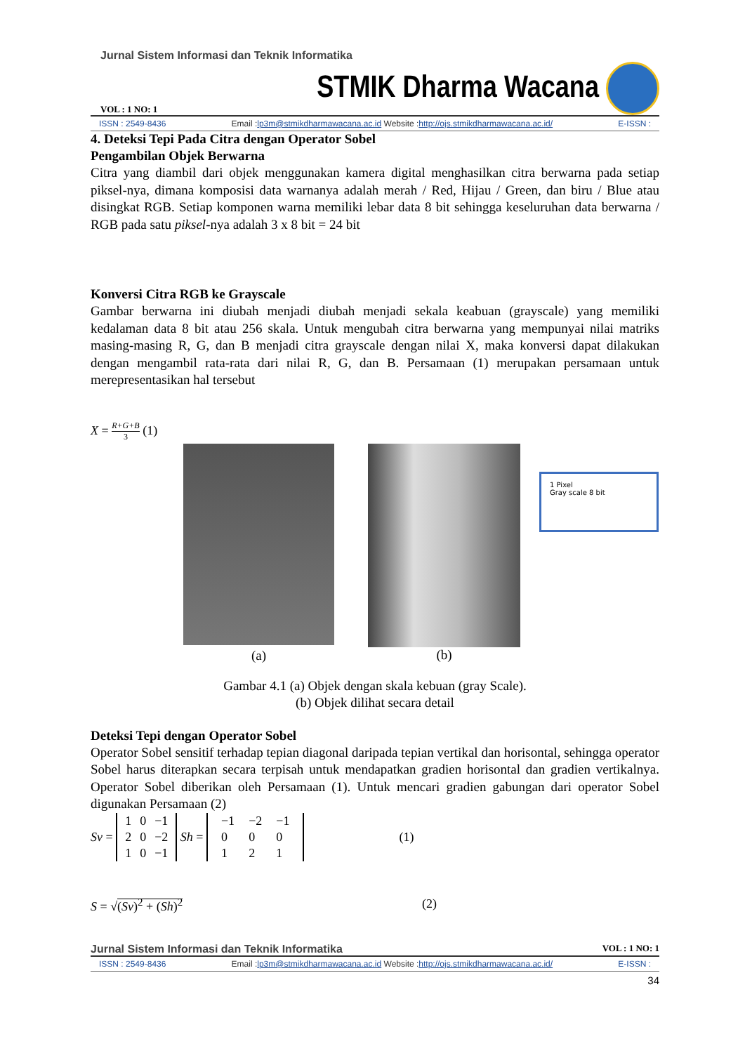Jurnal Sistem Informasi dan Teknik Informatika
VOL : 1 NO: 1 STMIK Dharma Wacana
ISSN : 2549-8436 Email :lp3m@stmikdharmawacana.ac.id Website :http://ojs.stmikdharmawacana.ac.id/ E-ISSN :
4. Deteksi Tepi Pada Citra dengan Operator Sobel
Pengambilan Objek Berwarna
Citra yang diambil dari objek menggunakan kamera digital menghasilkan citra berwarna pada setiap piksel-nya, dimana komposisi data warnanya adalah merah / Red, Hijau / Green, dan biru / Blue atau disingkat RGB. Setiap komponen warna memiliki lebar data 8 bit sehingga keseluruhan data berwarna / RGB pada satu piksel-nya adalah 3 x 8 bit = 24 bit
Konversi Citra RGB ke Grayscale
Gambar berwarna ini diubah menjadi diubah menjadi sekala keabuan (grayscale) yang memiliki kedalaman data 8 bit atau 256 skala. Untuk mengubah citra berwarna yang mempunyai nilai matriks masing-masing R, G, dan B menjadi citra grayscale dengan nilai X, maka konversi dapat dilakukan dengan mengambil rata-rata dari nilai R, G, dan B. Persamaan (1) merupakan persamaan untuk merepresentasikan hal tersebut
X = R+G+B
3 (1)
(a)
(b)
1 Pixel
Gray scale 8 bit
Gambar 4.1 (a) Objek dengan skala kebuan (gray Scale).
(b) Objek dilihat secara detail
Deteksi Tepi dengan Operator Sobel
Operator Sobel sensitif terhadap tepian diagonal daripada tepian vertikal dan horisontal, sehingga operator Sobel harus diterapkan secara terpisah untuk mendapatkan gradien horisontal dan gradien vertikalnya. Operator Sobel diberikan oleh Persamaan (1). Untuk mencari gradien gabungan dari operator Sobel digunakan Persamaan (2)
Sv =
| 1 | 0 | −1 |
| 2 | 0 | −2 |
| 1 | 0 | −1 |
Sh =
| −1 | −2 | −1 |
| 0 | 0 | 0 |
| 1 | 2 | 1 |
(1)
S = √(Sv)<sup>2</sup> + (Sh)<sup>2</sup> (2)
Jurnal Sistem Informasi dan Teknik Informatika VOL : 1 NO: 1
ISSN : 2549-8436 Email :lp3m@stmikdharmawacana.ac.id Website :http://ojs.stmikdharmawacana.ac.id/ E-ISSN :
34